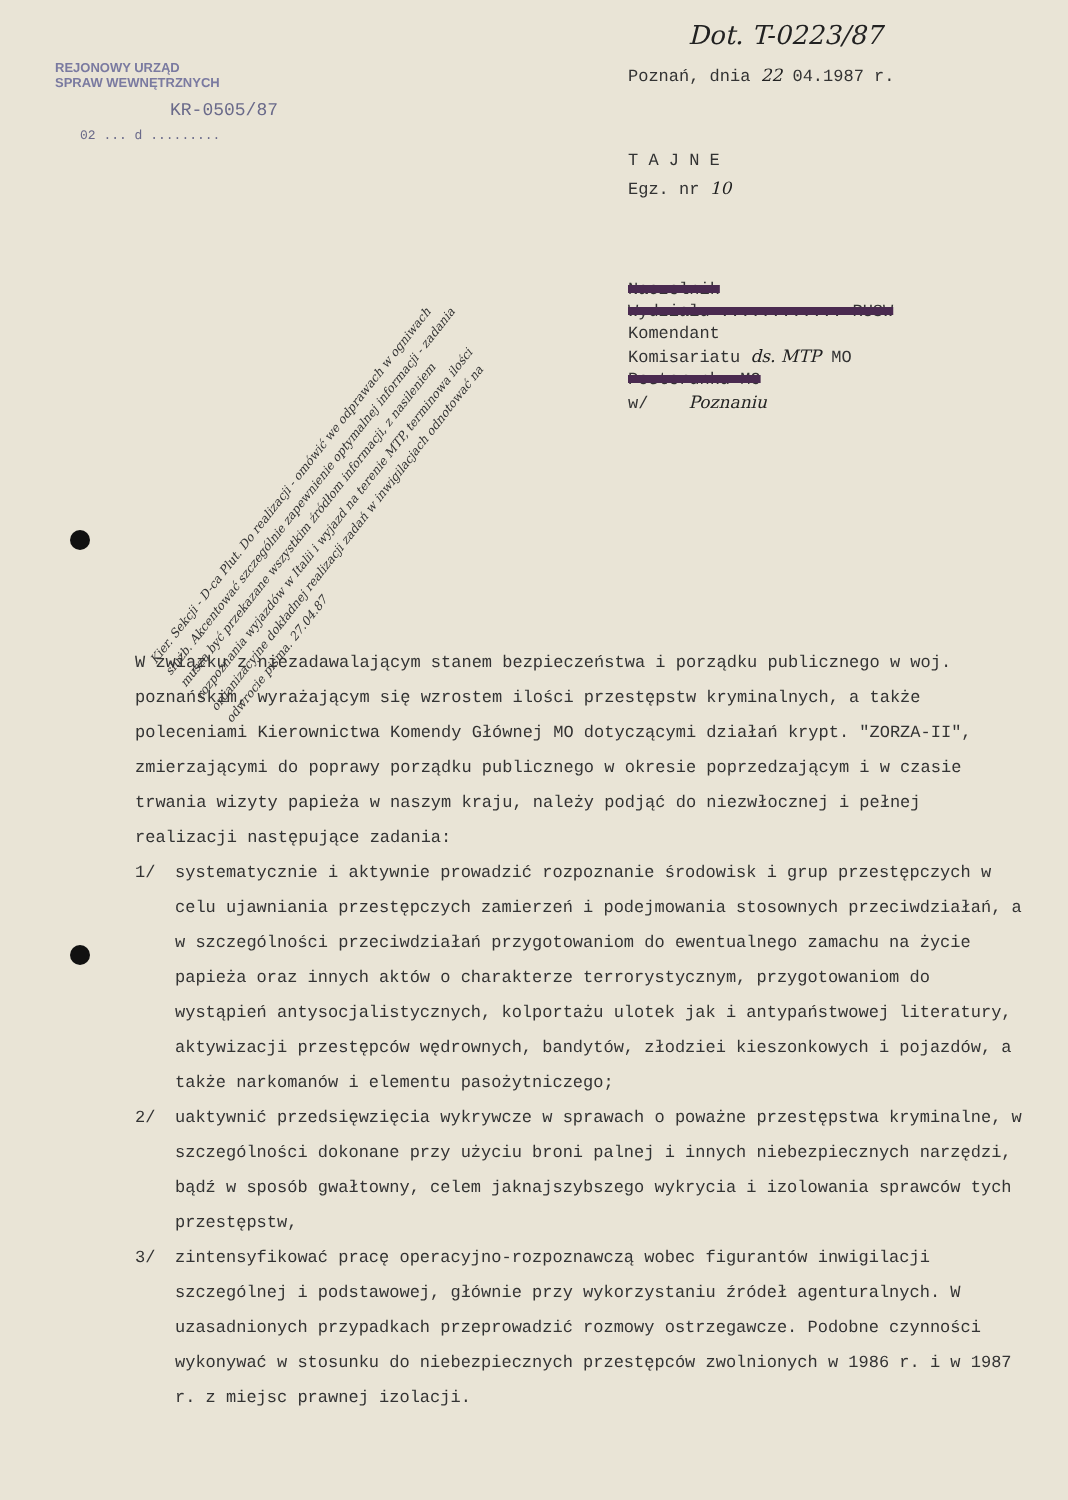REJONOWY URZĄD
SPRAW WEWNĘTRZNYCH
KR-0505/87
02 ... d .........
Dot. T-0223/87
Poznań, dnia 22 04.1987 r.
T A J N E
Egz. nr 10
Naczelnik
Wydziału ............ RUSW
Komendant
Komisariatu ds. MTP MO
Posterunku MO
w/ Poznaniu
Kier. Sekcji - D-ca Plut. Do realizacji - omówić we odprawach w ogniwach służb. Akcentować szczególnie zapewnienie optymalnej informacji - zadania muszą być przekazane wszystkim źródłom informacji, z nasileniem rozpoznania wyjazdów w Italii i wyjazd na terenie MTP, terminowa ilości organizacyjne dokładnej realizacji zadań w inwigilacjach odnotować na odwrocie pisma. 27.04.87
W związku z niezadawalającym stanem bezpieczeństwa i porządku publicznego w woj. poznańskim, wyrażającym się wzrostem ilości przestępstw kryminalnych, a także poleceniami Kierownictwa Komendy Głównej MO dotyczącymi działań krypt. "ZORZA-II", zmierzającymi do poprawy porządku publicznego w okresie poprzedzającym i w czasie trwania wizyty papieża w naszym kraju, należy podjąć do niezwłocznej i pełnej realizacji następujące zadania:
1/ systematycznie i aktywnie prowadzić rozpoznanie środowisk i grup przestępczych w celu ujawniania przestępczych zamierzeń i podejmowania stosownych przeciwdziałań, a w szczególności przeciwdziałań przygotowaniom do ewentualnego zamachu na życie papieża oraz innych aktów o charakterze terrorystycznym, przygotowaniom do wystąpień antysocjalistycznych, kolportażu ulotek jak i antypaństwowej literatury, aktywizacji przestępców wędrownych, bandytów, złodziei kieszonkowych i pojazdów, a także narkomanów i elementu pasożytniczego;
2/ uaktywnić przedsięwzięcia wykrywcze w sprawach o poważne przestępstwa kryminalne, w szczególności dokonane przy użyciu broni palnej i innych niebezpiecznych narzędzi, bądź w sposób gwałtowny, celem jaknajszybszego wykrycia i izolowania sprawców tych przestępstw,
3/ zintensyfikować pracę operacyjno-rozpoznawczą wobec figurantów inwigilacji szczególnej i podstawowej, głównie przy wykorzystaniu źródeł agenturalnych. W uzasadnionych przypadkach przeprowadzić rozmowy ostrzegawcze. Podobne czynności wykonywać w stosunku do niebezpiecznych przestępców zwolnionych w 1986 r. i w 1987 r. z miejsc prawnej izolacji.